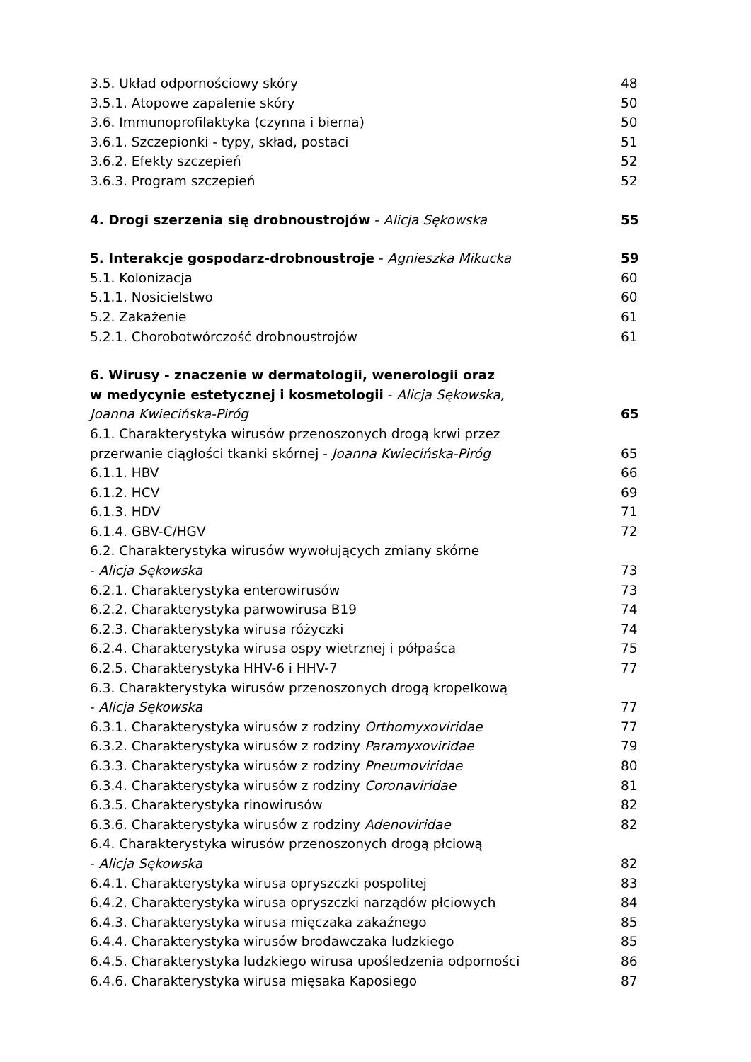3.5. Układ odpornościowy skóry 48
3.5.1. Atopowe zapalenie skóry 50
3.6. Immunoprofilaktyka (czynna i bierna) 50
3.6.1. Szczepionki - typy, skład, postaci 51
3.6.2. Efekty szczepień 52
3.6.3. Program szczepień 52
4. Drogi szerzenia się drobnoustrojów - Alicja Sękowska 55
5. Interakcje gospodarz-drobnoustroje - Agnieszka Mikucka 59
5.1. Kolonizacja 60
5.1.1. Nosicielstwo 60
5.2. Zakażenie 61
5.2.1. Chorobotwórczość drobnoustrojów 61
6. Wirusy - znaczenie w dermatologii, wenerologii oraz
w medycynie estetycznej i kosmetologii - Alicja Sękowska,
Joanna Kwiecińska-Piróg 65
6.1. Charakterystyka wirusów przenoszonych drogą krwi przez
przerwanie ciągłości tkanki skórnej - Joanna Kwiecińska-Piróg 65
6.1.1. HBV 66
6.1.2. HCV 69
6.1.3. HDV 71
6.1.4. GBV-C/HGV 72
6.2. Charakterystyka wirusów wywołujących zmiany skórne
- Alicja Sękowska 73
6.2.1. Charakterystyka enterowirusów 73
6.2.2. Charakterystyka parwowirusa B19 74
6.2.3. Charakterystyka wirusa różyczki 74
6.2.4. Charakterystyka wirusa ospy wietrznej i półpaśca 75
6.2.5. Charakterystyka HHV-6 i HHV-7 77
6.3. Charakterystyka wirusów przenoszonych drogą kropelkową
- Alicja Sękowska 77
6.3.1. Charakterystyka wirusów z rodziny Orthomyxoviridae 77
6.3.2. Charakterystyka wirusów z rodziny Paramyxoviridae 79
6.3.3. Charakterystyka wirusów z rodziny Pneumoviridae 80
6.3.4. Charakterystyka wirusów z rodziny Coronaviridae 81
6.3.5. Charakterystyka rinowirusów 82
6.3.6. Charakterystyka wirusów z rodziny Adenoviridae 82
6.4. Charakterystyka wirusów przenoszonych drogą płciową
- Alicja Sękowska 82
6.4.1. Charakterystyka wirusa opryszczki pospolitej 83
6.4.2. Charakterystyka wirusa opryszczki narządów płciowych 84
6.4.3. Charakterystyka wirusa mięczaka zakaźnego 85
6.4.4. Charakterystyka wirusów brodawczaka ludzkiego 85
6.4.5. Charakterystyka ludzkiego wirusa upośledzenia odporności 86
6.4.6. Charakterystyka wirusa mięsaka Kaposiego 87